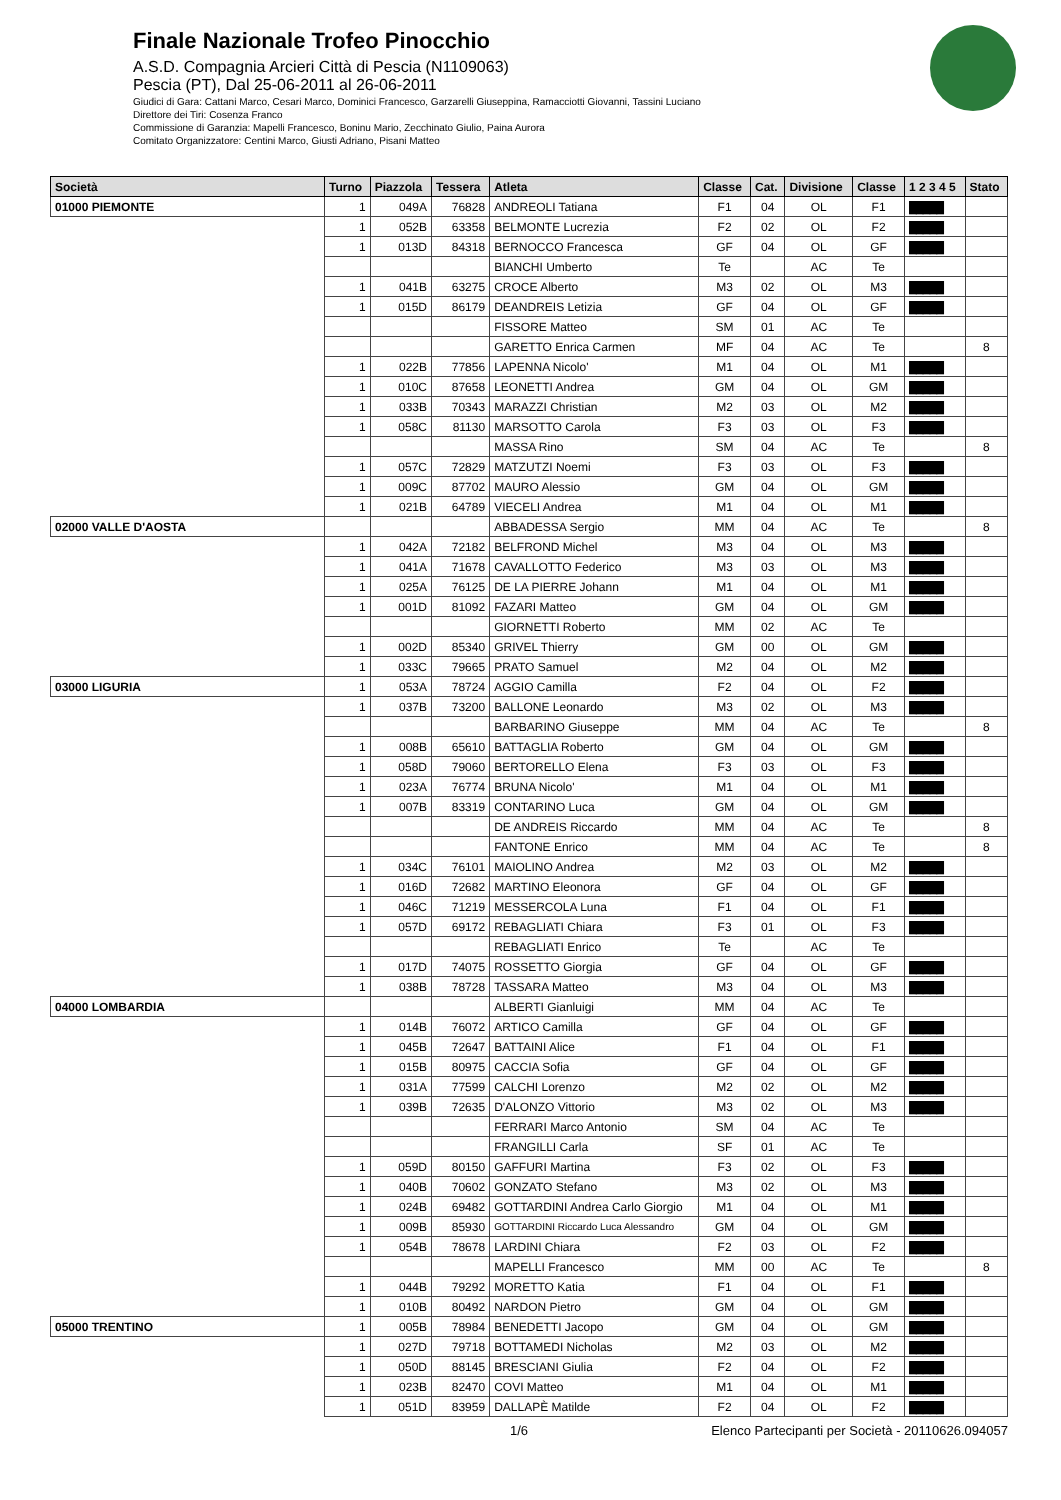Finale Nazionale Trofeo Pinocchio
A.S.D. Compagnia Arcieri Città di Pescia (N1109063)
Pescia (PT), Dal 25-06-2011 al 26-06-2011
Giudici di Gara: Cattani Marco, Cesari Marco, Dominici Francesco, Garzarelli Giuseppina, Ramacciotti Giovanni, Tassini Luciano
Direttore dei Tiri: Cosenza Franco
Commissione di Garanzia: Mapelli Francesco, Boninu Mario, Zecchinato Giulio, Paina Aurora
Comitato Organizzatore: Centini Marco, Giusti Adriano, Pisani Matteo
| Società | Turno | Piazzola | Tessera | Atleta | Classe | Cat. | Divisione | Classe | 1 2 3 4 5 | Stato |
| --- | --- | --- | --- | --- | --- | --- | --- | --- | --- | --- |
| 01000 PIEMONTE | 1 | 049A | 76828 | ANDREOLI Tatiana | F1 | 04 | OL | F1 | █████ | |
| | 1 | 052B | 63358 | BELMONTE Lucrezia | F2 | 02 | OL | F2 | █████ | |
| | 1 | 013D | 84318 | BERNOCCO Francesca | GF | 04 | OL | GF | █████ | |
| | | | | BIANCHI Umberto | Te | | AC | Te | | |
| | 1 | 041B | 63275 | CROCE Alberto | M3 | 02 | OL | M3 | █████ | |
| | 1 | 015D | 86179 | DEANDREIS Letizia | GF | 04 | OL | GF | █████ | |
| | | | | FISSORE Matteo | SM | 01 | AC | Te | | |
| | | | | GARETTO Enrica Carmen | MF | 04 | AC | Te | | 8 |
| | 1 | 022B | 77856 | LAPENNA Nicolo' | M1 | 04 | OL | M1 | █████ | |
| | 1 | 010C | 87658 | LEONETTI Andrea | GM | 04 | OL | GM | █████ | |
| | 1 | 033B | 70343 | MARAZZI Christian | M2 | 03 | OL | M2 | █████ | |
| | 1 | 058C | 81130 | MARSOTTO Carola | F3 | 03 | OL | F3 | █████ | |
| | | | | MASSA Rino | SM | 04 | AC | Te | | 8 |
| | 1 | 057C | 72829 | MATZUTZI Noemi | F3 | 03 | OL | F3 | █████ | |
| | 1 | 009C | 87702 | MAURO Alessio | GM | 04 | OL | GM | █████ | |
| | 1 | 021B | 64789 | VIECELI Andrea | M1 | 04 | OL | M1 | █████ | |
| 02000 VALLE D'AOSTA | | | | ABBADESSA Sergio | MM | 04 | AC | Te | | 8 |
| | 1 | 042A | 72182 | BELFROND Michel | M3 | 04 | OL | M3 | █████ | |
| | 1 | 041A | 71678 | CAVALLOTTO Federico | M3 | 03 | OL | M3 | █████ | |
| | 1 | 025A | 76125 | DE LA PIERRE Johann | M1 | 04 | OL | M1 | █████ | |
| | 1 | 001D | 81092 | FAZARI Matteo | GM | 04 | OL | GM | █████ | |
| | | | | GIORNETTI Roberto | MM | 02 | AC | Te | | |
| | 1 | 002D | 85340 | GRIVEL Thierry | GM | 00 | OL | GM | █████ | |
| | 1 | 033C | 79665 | PRATO Samuel | M2 | 04 | OL | M2 | █████ | |
| 03000 LIGURIA | 1 | 053A | 78724 | AGGIO Camilla | F2 | 04 | OL | F2 | █████ | |
| | 1 | 037B | 73200 | BALLONE Leonardo | M3 | 02 | OL | M3 | █████ | |
| | | | | BARBARINO Giuseppe | MM | 04 | AC | Te | | 8 |
| | 1 | 008B | 65610 | BATTAGLIA Roberto | GM | 04 | OL | GM | █████ | |
| | 1 | 058D | 79060 | BERTORELLO Elena | F3 | 03 | OL | F3 | █████ | |
| | 1 | 023A | 76774 | BRUNA Nicolo' | M1 | 04 | OL | M1 | █████ | |
| | 1 | 007B | 83319 | CONTARINO Luca | GM | 04 | OL | GM | █████ | |
| | | | | DE ANDREIS Riccardo | MM | 04 | AC | Te | | 8 |
| | | | | FANTONE Enrico | MM | 04 | AC | Te | | 8 |
| | 1 | 034C | 76101 | MAIOLINO Andrea | M2 | 03 | OL | M2 | █████ | |
| | 1 | 016D | 72682 | MARTINO Eleonora | GF | 04 | OL | GF | █████ | |
| | 1 | 046C | 71219 | MESSERCOLA Luna | F1 | 04 | OL | F1 | █████ | |
| | 1 | 057D | 69172 | REBAGLIATI Chiara | F3 | 01 | OL | F3 | █████ | |
| | | | | REBAGLIATI Enrico | Te | | AC | Te | | |
| | 1 | 017D | 74075 | ROSSETTO Giorgia | GF | 04 | OL | GF | █████ | |
| | 1 | 038B | 78728 | TASSARA Matteo | M3 | 04 | OL | M3 | █████ | |
| 04000 LOMBARDIA | | | | ALBERTI Gianluigi | MM | 04 | AC | Te | | |
| | 1 | 014B | 76072 | ARTICO Camilla | GF | 04 | OL | GF | █████ | |
| | 1 | 045B | 72647 | BATTAINI Alice | F1 | 04 | OL | F1 | █████ | |
| | 1 | 015B | 80975 | CACCIA Sofia | GF | 04 | OL | GF | █████ | |
| | 1 | 031A | 77599 | CALCHI Lorenzo | M2 | 02 | OL | M2 | █████ | |
| | 1 | 039B | 72635 | D'ALONZO Vittorio | M3 | 02 | OL | M3 | █████ | |
| | | | | FERRARI Marco Antonio | SM | 04 | AC | Te | | |
| | | | | FRANGILLI Carla | SF | 01 | AC | Te | | |
| | 1 | 059D | 80150 | GAFFURI Martina | F3 | 02 | OL | F3 | █████ | |
| | 1 | 040B | 70602 | GONZATO Stefano | M3 | 02 | OL | M3 | █████ | |
| | 1 | 024B | 69482 | GOTTARDINI Andrea Carlo Giorgio | M1 | 04 | OL | M1 | █████ | |
| | 1 | 009B | 85930 | GOTTARDINI Riccardo Luca Alessandro | GM | 04 | OL | GM | █████ | |
| | 1 | 054B | 78678 | LARDINI Chiara | F2 | 03 | OL | F2 | █████ | |
| | | | | MAPELLI Francesco | MM | 00 | AC | Te | | 8 |
| | 1 | 044B | 79292 | MORETTO Katia | F1 | 04 | OL | F1 | █████ | |
| | 1 | 010B | 80492 | NARDON Pietro | GM | 04 | OL | GM | █████ | |
| 05000 TRENTINO | 1 | 005B | 78984 | BENEDETTI Jacopo | GM | 04 | OL | GM | █████ | |
| | 1 | 027D | 79718 | BOTTAMEDI Nicholas | M2 | 03 | OL | M2 | █████ | |
| | 1 | 050D | 88145 | BRESCIANI Giulia | F2 | 04 | OL | F2 | █████ | |
| | 1 | 023B | 82470 | COVI Matteo | M1 | 04 | OL | M1 | █████ | |
| | 1 | 051D | 83959 | DALLAPÈ Matilde | F2 | 04 | OL | F2 | █████ | |
1/6 Elenco Partecipanti per Società - 20110626.094057